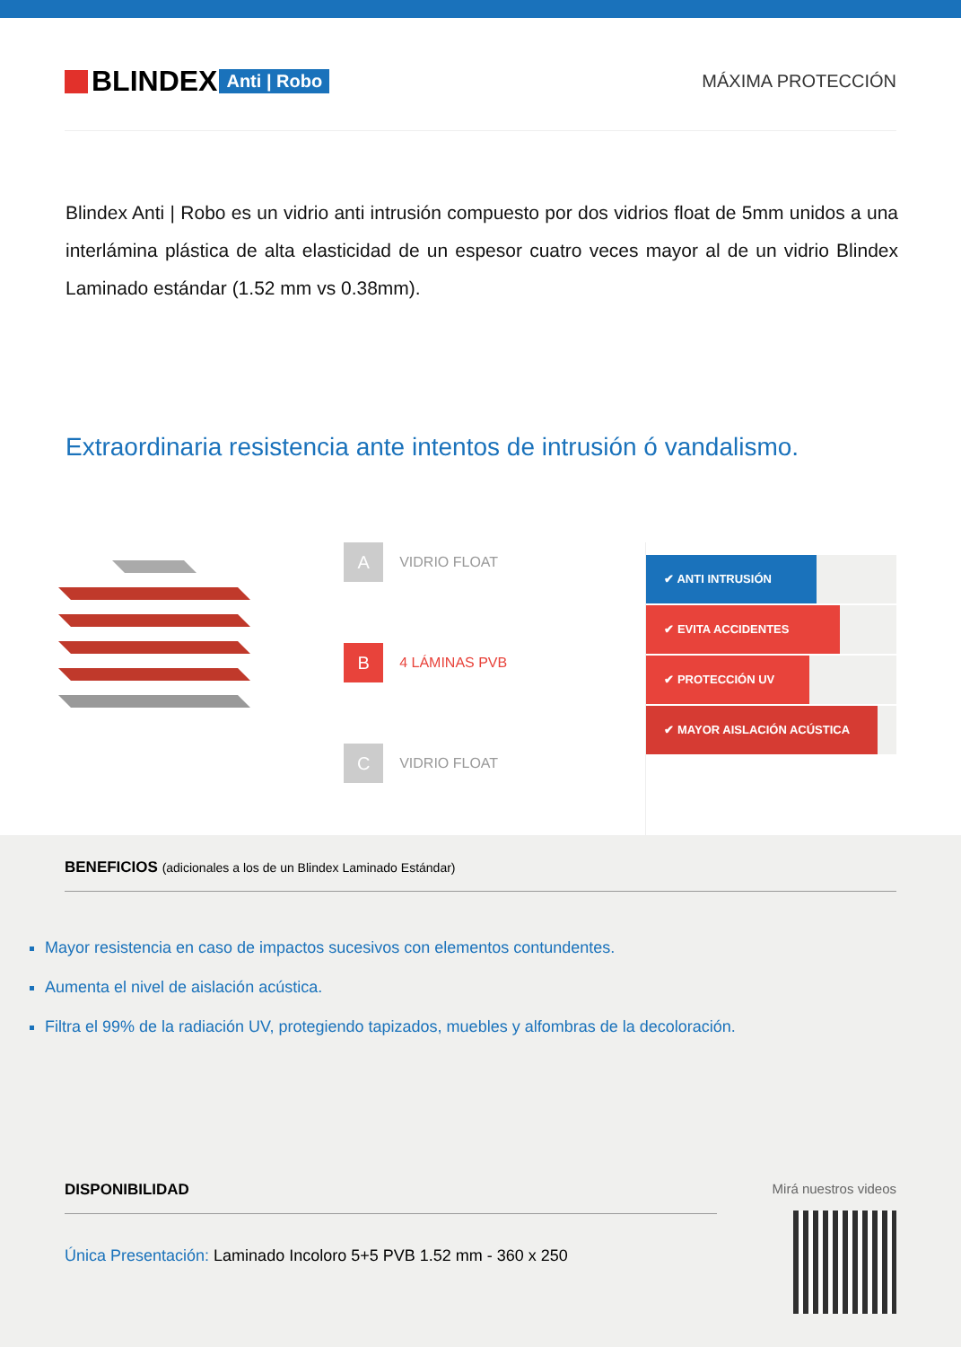BLINDEX Anti | Robo MÁXIMA PROTECCIÓN
Blindex Anti | Robo es un vidrio anti intrusión compuesto por dos vidrios float de 5mm unidos a una interlámina plástica de alta elasticidad de un espesor cuatro veces mayor al de un vidrio Blindex Laminado estándar (1.52 mm vs 0.38mm).
Extraordinaria resistencia ante intentos de intrusión ó vandalismo.
A VIDRIO FLOAT
B 4 LÁMINAS PVB
C VIDRIO FLOAT
✔ ANTI INTRUSIÓN
✔ EVITA ACCIDENTES
✔ PROTECCIÓN UV
✔ MAYOR AISLACIÓN ACÚSTICA
BENEFICIOS (adicionales a los de un Blindex Laminado Estándar)
Mayor resistencia en caso de impactos sucesivos con elementos contundentes.
Aumenta el nivel de aislación acústica.
Filtra el 99% de la radiación UV, protegiendo tapizados, muebles y alfombras de la decoloración.
DISPONIBILIDAD
Única Presentación: Laminado Incoloro 5+5 PVB 1.52 mm - 360 x 250
Mirá nuestros videos